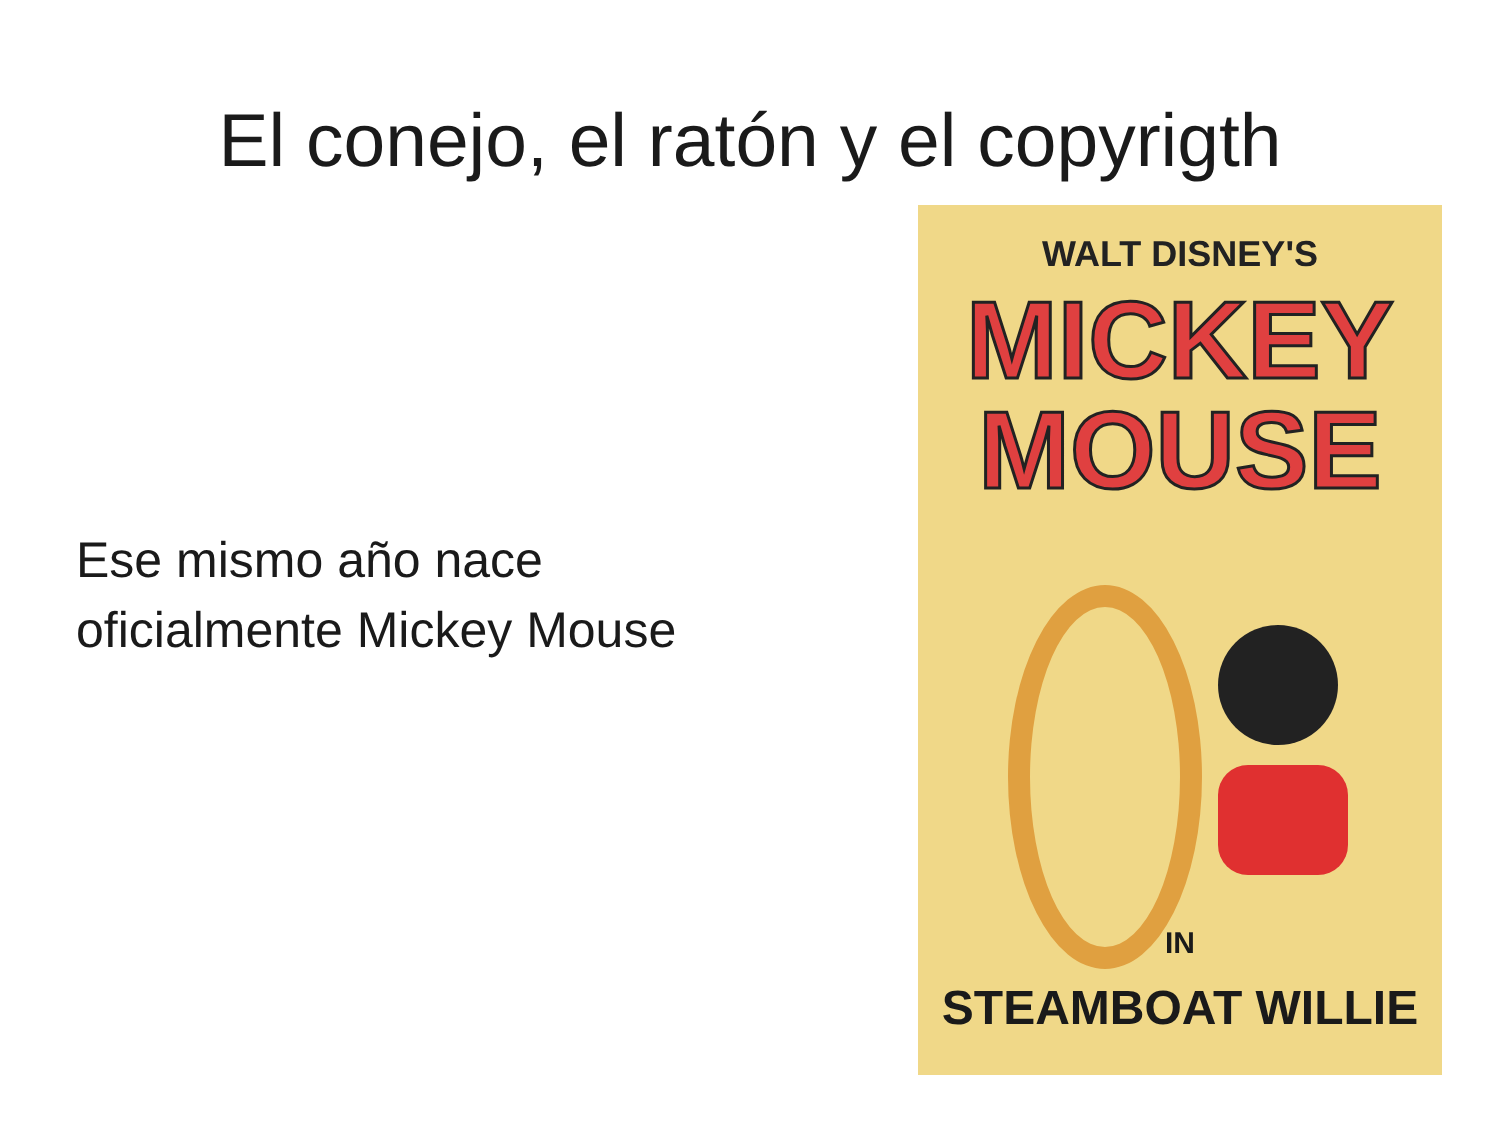El conejo, el ratón y el copyrigth
Ese mismo año nace oficialmente Mickey Mouse
WALT DISNEY'S
MICKEY
MOUSE
IN
STEAMBOAT WILLIE